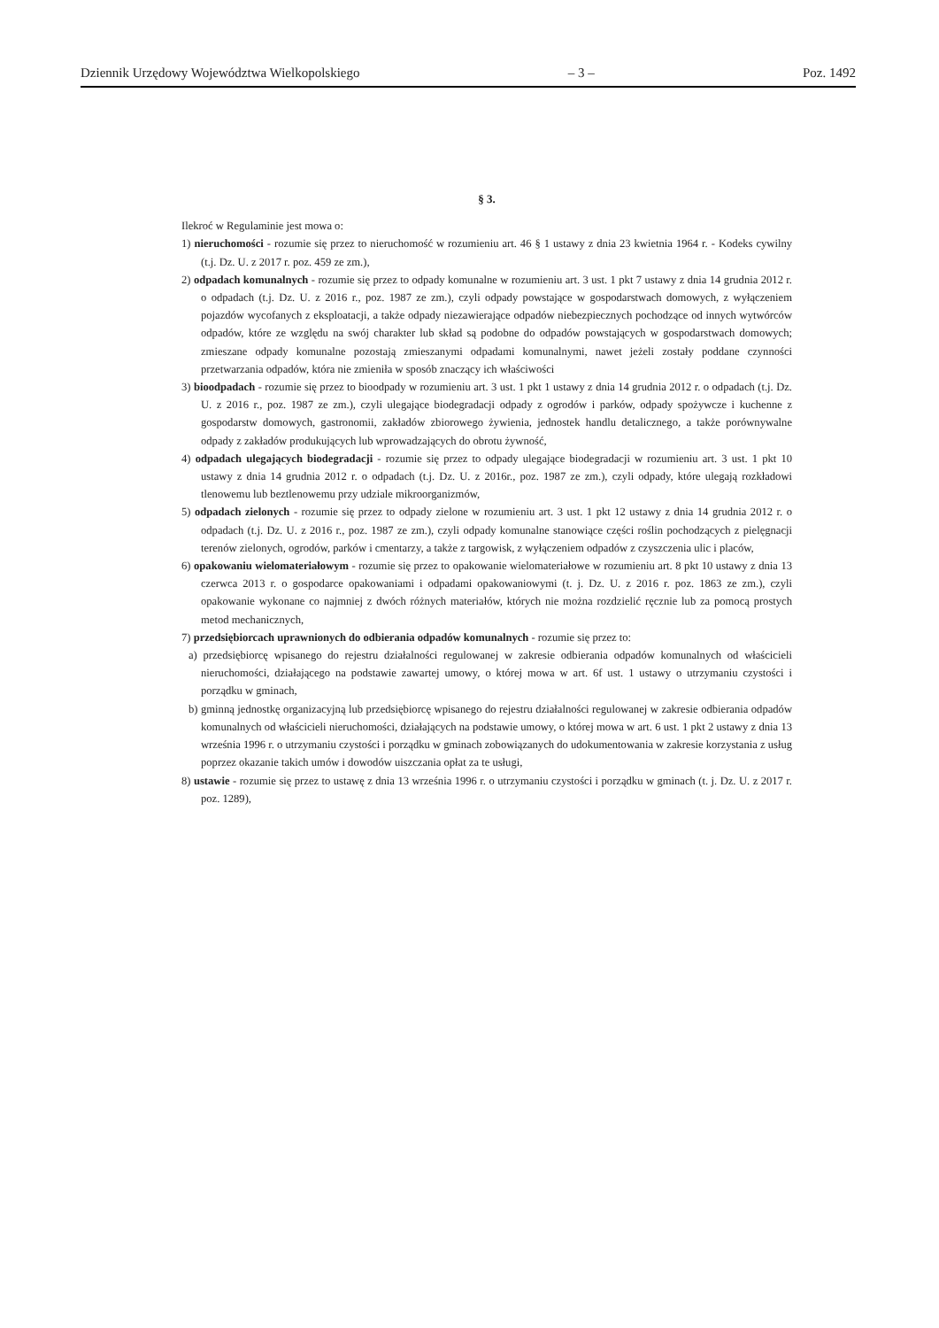Dziennik Urzędowy Województwa Wielkopolskiego – 3 – Poz. 1492
§ 3.
Ilekroć w Regulaminie jest mowa o:
1) nieruchomości - rozumie się przez to nieruchomość w rozumieniu art. 46 § 1 ustawy z dnia 23 kwietnia 1964 r. - Kodeks cywilny (t.j. Dz. U. z 2017 r. poz. 459 ze zm.),
2) odpadach komunalnych - rozumie się przez to odpady komunalne w rozumieniu art. 3 ust. 1 pkt 7 ustawy z dnia 14 grudnia 2012 r. o odpadach (t.j. Dz. U. z 2016 r., poz. 1987 ze zm.), czyli odpady powstające w gospodarstwach domowych, z wyłączeniem pojazdów wycofanych z eksploatacji, a także odpady niezawierające odpadów niebezpiecznych pochodzące od innych wytwórców odpadów, które ze względu na swój charakter lub skład są podobne do odpadów powstających w gospodarstwach domowych; zmieszane odpady komunalne pozostają zmieszanymi odpadami komunalnymi, nawet jeżeli zostały poddane czynności przetwarzania odpadów, która nie zmieniła w sposób znaczący ich właściwości
3) bioodpadach - rozumie się przez to bioodpady w rozumieniu art. 3 ust. 1 pkt 1 ustawy z dnia 14 grudnia 2012 r. o odpadach (t.j. Dz. U. z 2016 r., poz. 1987 ze zm.), czyli ulegające biodegradacji odpady z ogrodów i parków, odpady spożywcze i kuchenne z gospodarstw domowych, gastronomii, zakładów zbiorowego żywienia, jednostek handlu detalicznego, a także porównywalne odpady z zakładów produkujących lub wprowadzających do obrotu żywność,
4) odpadach ulegających biodegradacji - rozumie się przez to odpady ulegające biodegradacji w rozumieniu art. 3 ust. 1 pkt 10 ustawy z dnia 14 grudnia 2012 r. o odpadach (t.j. Dz. U. z 2016r., poz. 1987 ze zm.), czyli odpady, które ulegają rozkładowi tlenowemu lub beztlenowemu przy udziale mikroorganizmów,
5) odpadach zielonych - rozumie się przez to odpady zielone w rozumieniu art. 3 ust. 1 pkt 12 ustawy z dnia 14 grudnia 2012 r. o odpadach (t.j. Dz. U. z 2016 r., poz. 1987 ze zm.), czyli odpady komunalne stanowiące części roślin pochodzących z pielęgnacji terenów zielonych, ogrodów, parków i cmentarzy, a także z targowisk, z wyłączeniem odpadów z czyszczenia ulic i placów,
6) opakowaniu wielomateriałowym - rozumie się przez to opakowanie wielomateriałowe w rozumieniu art. 8 pkt 10 ustawy z dnia 13 czerwca 2013 r. o gospodarce opakowaniami i odpadami opakowaniowymi (t. j. Dz. U. z 2016 r. poz. 1863 ze zm.), czyli opakowanie wykonane co najmniej z dwóch różnych materiałów, których nie można rozdzielić ręcznie lub za pomocą prostych metod mechanicznych,
7) przedsiębiorcach uprawnionych do odbierania odpadów komunalnych - rozumie się przez to:
a) przedsiębiorcę wpisanego do rejestru działalności regulowanej w zakresie odbierania odpadów komunalnych od właścicieli nieruchomości, działającego na podstawie zawartej umowy, o której mowa w art. 6f ust. 1 ustawy o utrzymaniu czystości i porządku w gminach,
b) gminną jednostkę organizacyjną lub przedsiębiorcę wpisanego do rejestru działalności regulowanej w zakresie odbierania odpadów komunalnych od właścicieli nieruchomości, działających na podstawie umowy, o której mowa w art. 6 ust. 1 pkt 2 ustawy z dnia 13 września 1996 r. o utrzymaniu czystości i porządku w gminach zobowiązanych do udokumentowania w zakresie korzystania z usług poprzez okazanie takich umów i dowodów uiszczania opłat za te usługi,
8) ustawie - rozumie się przez to ustawę z dnia 13 września 1996 r. o utrzymaniu czystości i porządku w gminach (t. j. Dz. U. z 2017 r. poz. 1289),